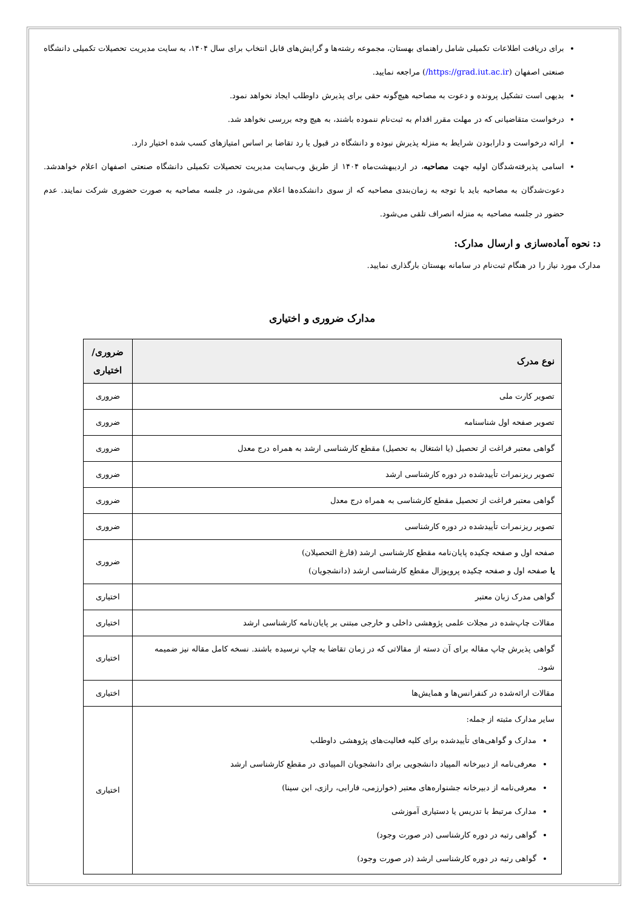برای دریافت اطلاعات تکمیلی شامل راهنمای بهستان، مجموعه رشته‌ها و گرایش‌های قابل انتخاب برای سال ۱۴۰۴، به سایت مدیریت تحصیلات تکمیلی دانشگاه صنعتی اصفهان (https://grad.iut.ac.ir/) مراجعه نمایید.
بدیهی است تشکیل پرونده و دعوت به مصاحبه هیچ‌گونه حقی برای پذیرش داوطلب ایجاد نخواهد نمود.
درخواست متقاضیانی که در مهلت مقرر اقدام به ثبت‌نام ننموده باشند، به هیچ وجه بررسی نخواهد شد.
ارائه درخواست و دارابودن شرایط به منزله پذیرش نبوده و دانشگاه در قبول یا رد تقاضا بر اساس امتیازهای کسب شده اختیار دارد.
اسامی پذیرفته‌شدگان اولیه جهت مصاحبه، در اردیبهشت‌ماه ۱۴۰۴ از طریق وب‌سایت مدیریت تحصیلات تکمیلی دانشگاه صنعتی اصفهان اعلام خواهدشد. دعوت‌شدگان به مصاحبه باید با توجه به زمان‌بندی مصاحبه که از سوی دانشکده‌ها اعلام می‌شود، در جلسه مصاحبه به صورت حضوری شرکت نمایند. عدم حضور در جلسه مصاحبه به منزله انصراف تلقی می‌شود.
د: نحوه آماده‌سازی و ارسال مدارک:
مدارک مورد نیاز را در هنگام ثبت‌نام در سامانه بهستان بارگذاری نمایید.
مدارک ضروری و اختیاری
| نوع مدرک | ضروری/ اختیاری |
| --- | --- |
| تصویر کارت ملی | ضروری |
| تصویر صفحه اول شناسنامه | ضروری |
| گواهی معتبر فراغت از تحصیل (یا اشتغال به تحصیل) مقطع کارشناسی ارشد به همراه درج معدل | ضروری |
| تصویر ریزنمرات تأییدشده در دوره کارشناسی ارشد | ضروری |
| گواهی معتبر فراغت از تحصیل مقطع کارشناسی به همراه درج معدل | ضروری |
| تصویر ریزنمرات تأییدشده در دوره کارشناسی | ضروری |
| صفحه اول و صفحه چکیده پایان‌نامه مقطع کارشناسی ارشد (فارغ التحصیلان) یا صفحه اول و صفحه چکیده پروپوزال مقطع کارشناسی ارشد (دانشجویان) | ضروری |
| گواهی مدرک زبان معتبر | اختیاری |
| مقالات چاپ‌شده در مجلات علمی پژوهشی داخلی و خارجی مبتنی بر پایان‌نامه کارشناسی ارشد | اختیاری |
| گواهی پذیرش چاپ مقاله برای آن دسته از مقالاتی که در زمان تقاضا به چاپ نرسیده باشند. نسخه کامل مقاله نیز ضمیمه شود. | اختیاری |
| مقالات ارائه‌شده در کنفرانس‌ها و همایش‌ها | اختیاری |
| سایر مدارک مثبته از جمله: مدارک و گواهی‌های تأییدشده برای کلیه فعالیت‌های پژوهشی داوطلب معرفی‌نامه از دبیرخانه المپیاد دانشجویی برای دانشجویان المپیادی در مقطع کارشناسی ارشد معرفی‌نامه از دبیرخانه جشنواره‌های معتبر (خوارزمی، فارابی، رازی، ابن سینا) مدارک مرتبط با تدریس یا دستیاری آموزشی گواهی رتبه در دوره کارشناسی (در صورت وجود) گواهی رتبه در دوره کارشناسی ارشد (در صورت وجود) | اختیاری |